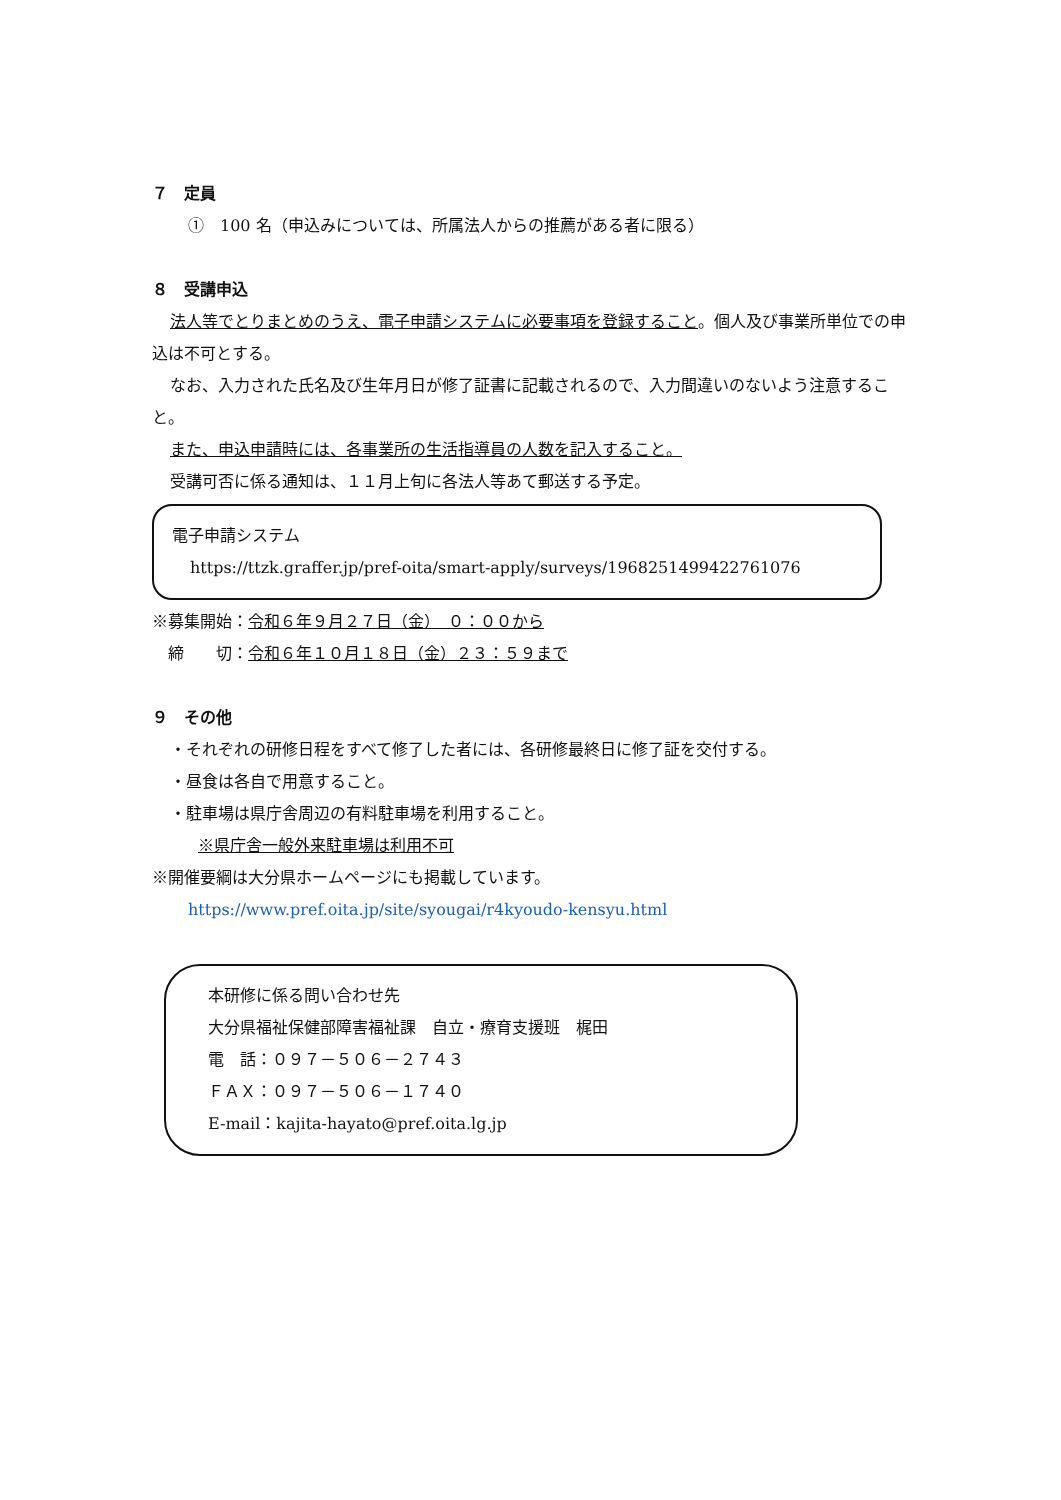７　定員
①　100 名（申込みについては、所属法人からの推薦がある者に限る）
８　受講申込
法人等でとりまとめのうえ、電子申請システムに必要事項を登録すること。個人及び事業所単位での申込は不可とする。
なお、入力された氏名及び生年月日が修了証書に記載されるので、入力間違いのないよう注意すること。
また、申込申請時には、各事業所の生活指導員の人数を記入すること。
受講可否に係る通知は、１１月上旬に各法人等あて郵送する予定。
電子申請システム
https://ttzk.graffer.jp/pref-oita/smart-apply/surveys/1968251499422761076
※募集開始：令和６年９月２７日（金）　０：００から
　締　　切：令和６年１０月１８日（金）２３：５９まで
９　その他
・それぞれの研修日程をすべて修了した者には、各研修最終日に修了証を交付する。
・昼食は各自で用意すること。
・駐車場は県庁舎周辺の有料駐車場を利用すること。
※県庁舎一般外来駐車場は利用不可
※開催要綱は大分県ホームページにも掲載しています。
https://www.pref.oita.jp/site/syougai/r4kyoudo-kensyu.html
本研修に係る問い合わせ先
大分県福祉保健部障害福祉課　自立・療育支援班　梶田
電　話：０９７－５０６－２７４３
ＦＡＸ：０９７－５０６－１７４０
E-mail：kajita-hayato@pref.oita.lg.jp